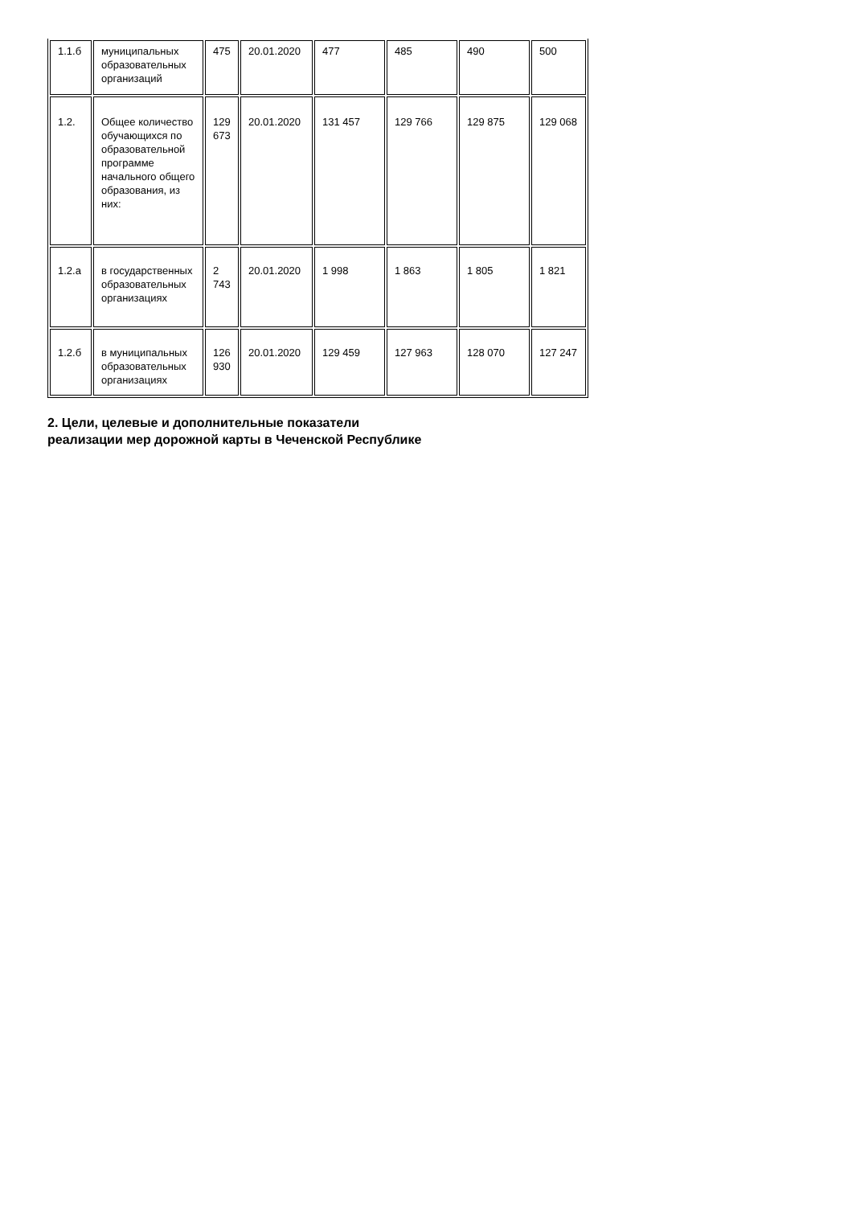| 1.1.б | муниципальных образовательных организаций | 475 | 20.01.2020 | 477 | 485 | 490 | 500 |
| 1.2. | Общее количество обучающихся по образовательной программе начального общего образования, из них: | 129 673 | 20.01.2020 | 131 457 | 129 766 | 129 875 | 129 068 |
| 1.2.а | в государственных образовательных организациях | 2 743 | 20.01.2020 | 1 998 | 1 863 | 1 805 | 1 821 |
| 1.2.б | в муниципальных образовательных организациях | 126 930 | 20.01.2020 | 129 459 | 127 963 | 128 070 | 127 247 |
2. Цели, целевые и дополнительные показатели реализации мер дорожной карты в Чеченской Республике